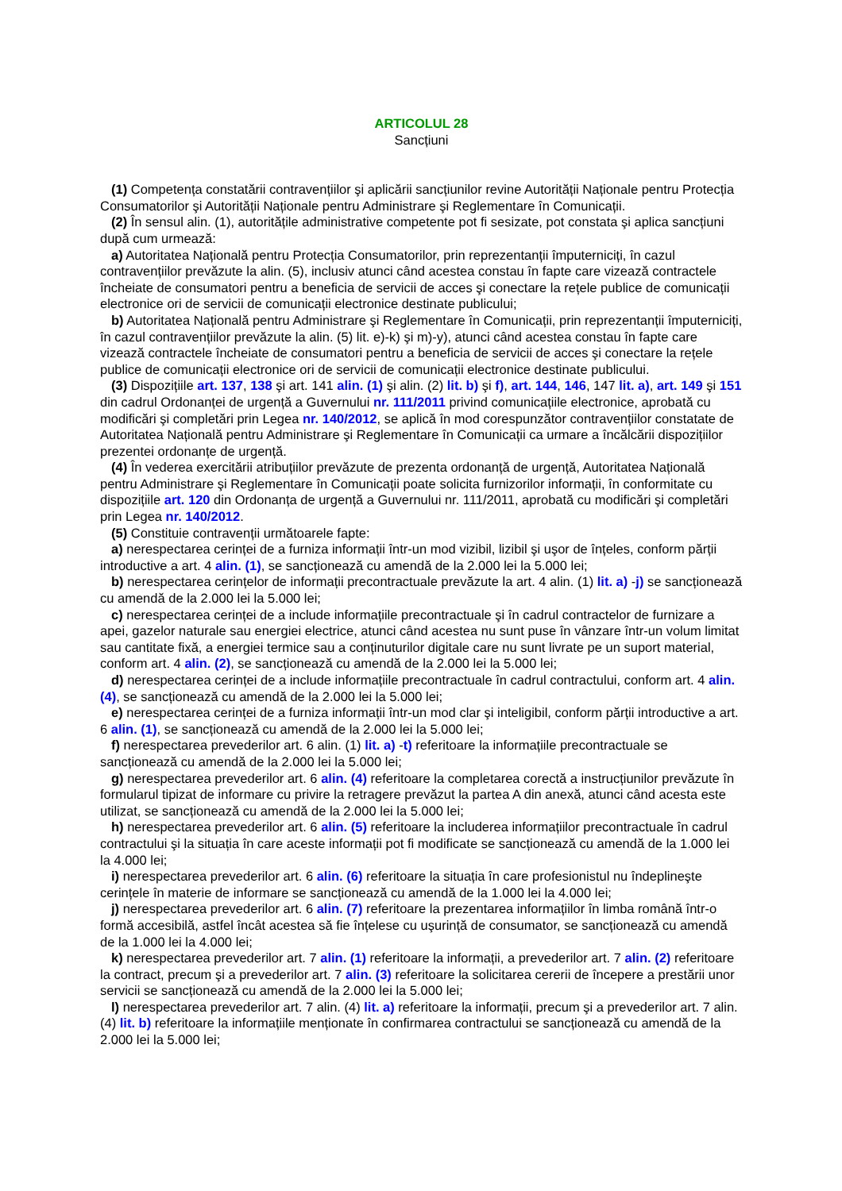ARTICOLUL 28
Sancțiuni
(1) Competența constatării contravențiilor şi aplicării sancțiunilor revine Autorității Naționale pentru Protecția Consumatorilor şi Autorității Naționale pentru Administrare şi Reglementare în Comunicații.
(2) În sensul alin. (1), autoritățile administrative competente pot fi sesizate, pot constata şi aplica sancțiuni după cum urmează:
a) Autoritatea Națională pentru Protecția Consumatorilor, prin reprezentanții împuterniciți, în cazul contravențiilor prevăzute la alin. (5), inclusiv atunci când acestea constau în fapte care vizează contractele încheiate de consumatori pentru a beneficia de servicii de acces şi conectare la rețele publice de comunicații electronice ori de servicii de comunicații electronice destinate publicului;
b) Autoritatea Națională pentru Administrare şi Reglementare în Comunicații, prin reprezentanții împuterniciți, în cazul contravențiilor prevăzute la alin. (5) lit. e)-k) şi m)-y), atunci când acestea constau în fapte care vizează contractele încheiate de consumatori pentru a beneficia de servicii de acces şi conectare la rețele publice de comunicații electronice ori de servicii de comunicații electronice destinate publicului.
(3) Dispozițiile art. 137, 138 şi art. 141 alin. (1) şi alin. (2) lit. b) şi f), art. 144, 146, 147 lit. a), art. 149 şi 151 din cadrul Ordonanței de urgență a Guvernului nr. 111/2011 privind comunicațiile electronice, aprobată cu modificări şi completări prin Legea nr. 140/2012, se aplică în mod corespunzător contravențiilor constatate de Autoritatea Națională pentru Administrare şi Reglementare în Comunicații ca urmare a încălcării dispozițiilor prezentei ordonanțe de urgență.
(4) În vederea exercitării atribuțiilor prevăzute de prezenta ordonanță de urgență, Autoritatea Națională pentru Administrare şi Reglementare în Comunicații poate solicita furnizorilor informații, în conformitate cu dispozițiile art. 120 din Ordonanța de urgență a Guvernului nr. 111/2011, aprobată cu modificări şi completări prin Legea nr. 140/2012.
(5) Constituie contravenții următoarele fapte:
a) nerespectarea cerinței de a furniza informații într-un mod vizibil, lizibil şi uşor de înțeles, conform părții introductive a art. 4 alin. (1), se sancționează cu amendă de la 2.000 lei la 5.000 lei;
b) nerespectarea cerințelor de informații precontractuale prevăzute la art. 4 alin. (1) lit. a) -j) se sancționează cu amendă de la 2.000 lei la 5.000 lei;
c) nerespectarea cerinței de a include informațiile precontractuale şi în cadrul contractelor de furnizare a apei, gazelor naturale sau energiei electrice, atunci când acestea nu sunt puse în vânzare într-un volum limitat sau cantitate fixă, a energiei termice sau a conținuturilor digitale care nu sunt livrate pe un suport material, conform art. 4 alin. (2), se sancționează cu amendă de la 2.000 lei la 5.000 lei;
d) nerespectarea cerinței de a include informațiile precontractuale în cadrul contractului, conform art. 4 alin. (4), se sancționează cu amendă de la 2.000 lei la 5.000 lei;
e) nerespectarea cerinței de a furniza informații într-un mod clar şi inteligibil, conform părții introductive a art. 6 alin. (1), se sancționează cu amendă de la 2.000 lei la 5.000 lei;
f) nerespectarea prevederilor art. 6 alin. (1) lit. a) -t) referitoare la informațiile precontractuale se sancționează cu amendă de la 2.000 lei la 5.000 lei;
g) nerespectarea prevederilor art. 6 alin. (4) referitoare la completarea corectă a instrucțiunilor prevăzute în formularul tipizat de informare cu privire la retragere prevăzut la partea A din anexă, atunci când acesta este utilizat, se sancționează cu amendă de la 2.000 lei la 5.000 lei;
h) nerespectarea prevederilor art. 6 alin. (5) referitoare la includerea informațiilor precontractuale în cadrul contractului şi la situația în care aceste informații pot fi modificate se sancționează cu amendă de la 1.000 lei la 4.000 lei;
i) nerespectarea prevederilor art. 6 alin. (6) referitoare la situația în care profesionistul nu îndeplineşte cerințele în materie de informare se sancționează cu amendă de la 1.000 lei la 4.000 lei;
j) nerespectarea prevederilor art. 6 alin. (7) referitoare la prezentarea informațiilor în limba română într-o formă accesibilă, astfel încât acestea să fie înțelese cu uşurință de consumator, se sancționează cu amendă de la 1.000 lei la 4.000 lei;
k) nerespectarea prevederilor art. 7 alin. (1) referitoare la informații, a prevederilor art. 7 alin. (2) referitoare la contract, precum şi a prevederilor art. 7 alin. (3) referitoare la solicitarea cererii de începere a prestării unor servicii se sancționează cu amendă de la 2.000 lei la 5.000 lei;
l) nerespectarea prevederilor art. 7 alin. (4) lit. a) referitoare la informații, precum şi a prevederilor art. 7 alin. (4) lit. b) referitoare la informațiile menționate în confirmarea contractului se sancționează cu amendă de la 2.000 lei la 5.000 lei;